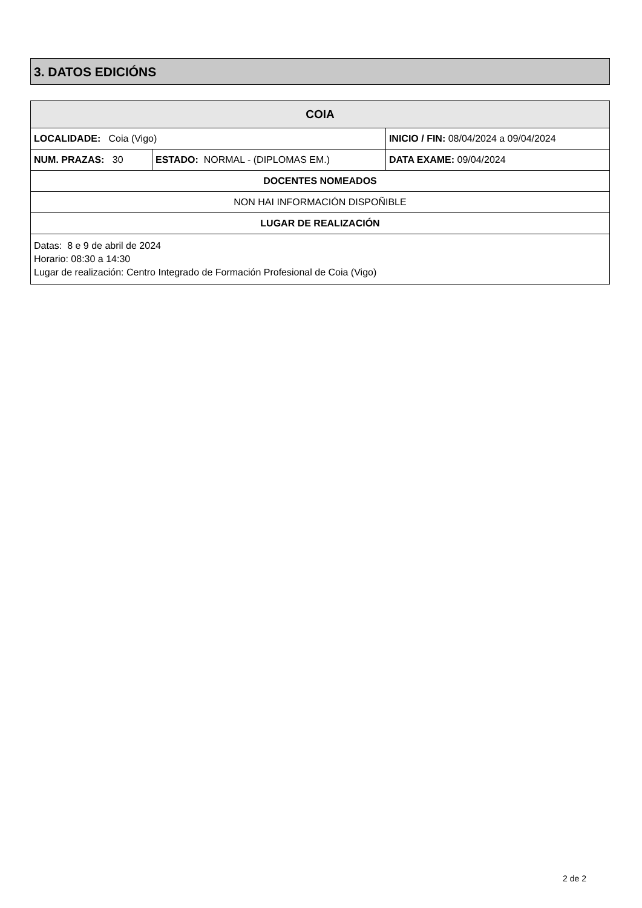3. DATOS EDICIÓNS
| COIA | | |
| LOCALIDADE: Coia (Vigo) | | INICIO / FIN: 08/04/2024 a 09/04/2024 |
| NUM. PRAZAS: 30 | ESTADO: NORMAL - (DIPLOMAS EM.) | DATA EXAME: 09/04/2024 |
| DOCENTES NOMEADOS | | |
| NON HAI INFORMACIÓN DISPOÑIBLE | | |
| LUGAR DE REALIZACIÓN | | |
| Datas: 8 e 9 de abril de 2024 Horario: 08:30 a 14:30 Lugar de realización: Centro Integrado de Formación Profesional de Coia (Vigo) | | |
2 de 2